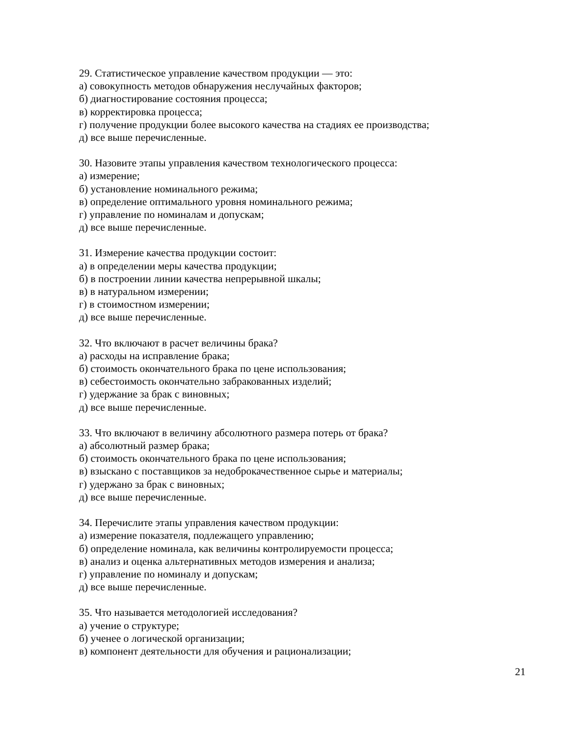29. Статистическое управление качеством продукции — это:
а) совокупность методов обнаружения неслучайных факторов;
б) диагностирование состояния процесса;
в) корректировка процесса;
г) получение продукции более высокого качества на стадиях ее производства;
д) все выше перечисленные.
30. Назовите этапы управления качеством технологического процесса:
а) измерение;
б) установление номинального режима;
в) определение оптимального уровня номинального режима;
г) управление по номиналам и допускам;
д) все выше перечисленные.
31. Измерение качества продукции состоит:
а) в определении меры качества продукции;
б) в построении линии качества непрерывной шкалы;
в) в натуральном измерении;
г) в стоимостном измерении;
д) все выше перечисленные.
32. Что включают в расчет величины брака?
а) расходы на исправление брака;
б) стоимость окончательного брака по цене использования;
в) себестоимость окончательно забракованных изделий;
г) удержание за брак с виновных;
д) все выше перечисленные.
33. Что включают в величину абсолютного размера потерь от брака?
а) абсолютный размер брака;
б) стоимость окончательного брака по цене использования;
в) взыскано с поставщиков за недоброкачественное сырье и материалы;
г) удержано за брак с виновных;
д) все выше перечисленные.
34. Перечислите этапы управления качеством продукции:
а) измерение показателя, подлежащего управлению;
б) определение номинала, как величины контролируемости процесса;
в) анализ и оценка альтернативных методов измерения и анализа;
г) управление по номиналу и допускам;
д) все выше перечисленные.
35. Что называется методологией исследования?
а) учение о структуре;
б) ученее о логической организации;
в) компонент деятельности для обучения и рационализации;
21